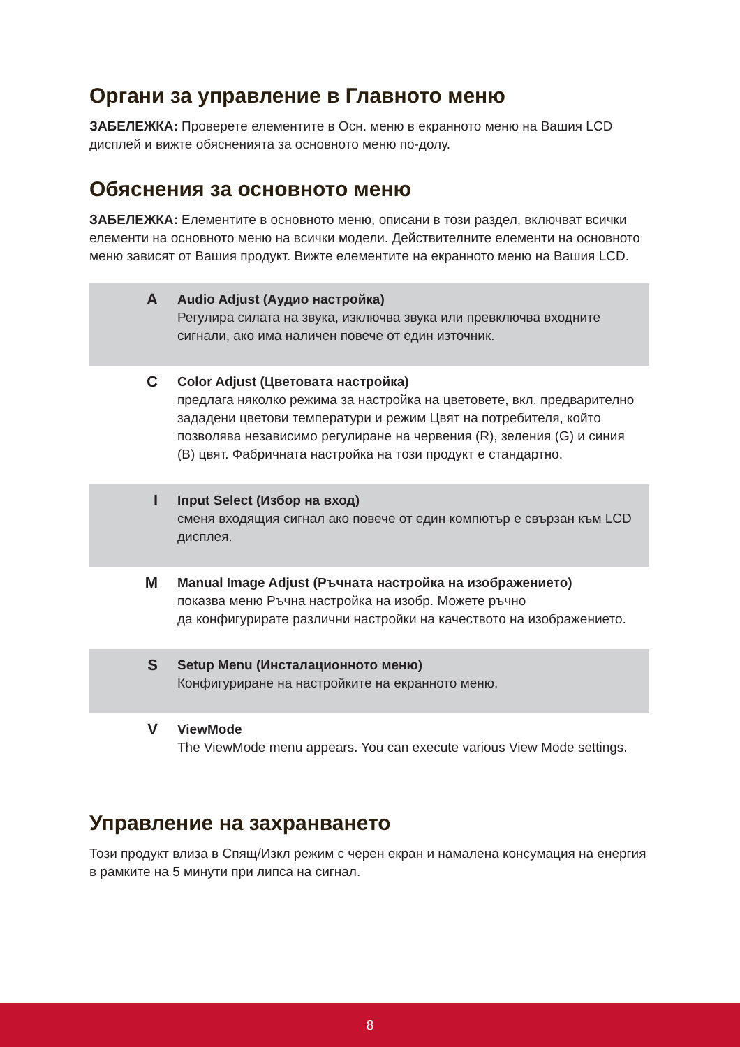Органи за управление в Главното меню
ЗАБЕЛЕЖКА: Проверете елементите в Осн. меню в екранното меню на Вашия LCD дисплей и вижте обясненията за основното меню по-долу.
Обяснения за основното меню
ЗАБЕЛЕЖКА: Елементите в основното меню, описани в този раздел, включват всички елементи на основното меню на всички модели. Действителните елементи на основното меню зависят от Вашия продукт. Вижте елементите на екранното меню на Вашия LCD.
| A | Audio Adjust (Аудио настройка) Регулира силата на звука, изключва звука или превключва входните сигнали, ако има наличен повече от един източник. |
| C | Color Adjust (Цветовата настройка) предлага няколко режима за настройка на цветовете, вкл. предварително зададени цветови температури и режим Цвят на потребителя, който позволява независимо регулиране на червения (R), зеления (G) и синия (B) цвят. Фабричната настройка на този продукт е стандартно. |
| I | Input Select (Избор на вход) сменя входящия сигнал ако повече от един компютър е свързан към LCD дисплея. |
| M | Manual Image Adjust (Ръчната настройка на изображението) показва меню Ръчна настройка на изобр. Можете ръчно да конфигурирате различни настройки на качеството на изображението. |
| S | Setup Menu (Инсталационното меню) Конфигуриране на настройките на екранното меню. |
| V | ViewMode The ViewMode menu appears. You can execute various View Mode settings. |
Управление на захранването
Този продукт влиза в Спящ/Изкл режим с черен екран и намалена консумация на енергия в рамките на 5 минути при липса на сигнал.
8